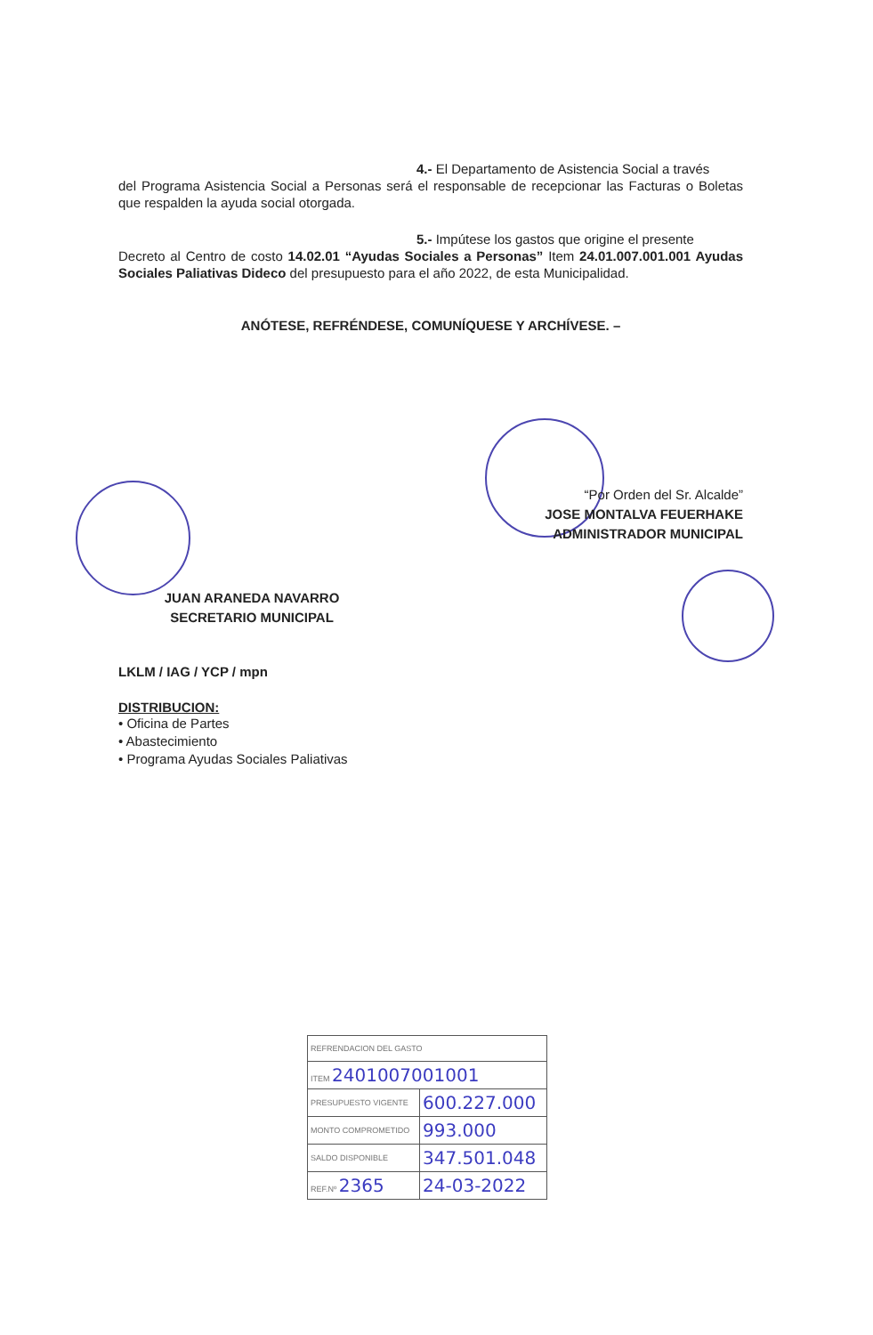4.- El Departamento de Asistencia Social a través
del Programa Asistencia Social a Personas será el responsable de recepcionar las Facturas o Boletas que respalden la ayuda social otorgada.
5.- Impútese los gastos que origine el presente
Decreto al Centro de costo 14.02.01 “Ayudas Sociales a Personas” Item 24.01.007.001.001 Ayudas Sociales Paliativas Dideco del presupuesto para el año 2022, de esta Municipalidad.
ANÓTESE, REFRÉNDESE, COMUNÍQUESE Y ARCHÍVESE. –
“Por Orden del Sr. Alcalde”
JOSE MONTALVA FEUERHAKE
ADMINISTRADOR MUNICIPAL
JUAN ARANEDA NAVARRO
SECRETARIO MUNICIPAL
LKLM / IAG / YCP / mpn
DISTRIBUCION:
• Oficina de Partes
• Abastecimiento
• Programa Ayudas Sociales Paliativas
| REFRENDACION DEL GASTO | |
| ITEM 2401007001001 | |
| PRESUPUESTO VIGENTE | 600.227.000 |
| MONTO COMPROMETIDO | 993.000 |
| SALDO DISPONIBLE | 347.501.048 |
| REF.Nº 2365 | 24-03-2022 |